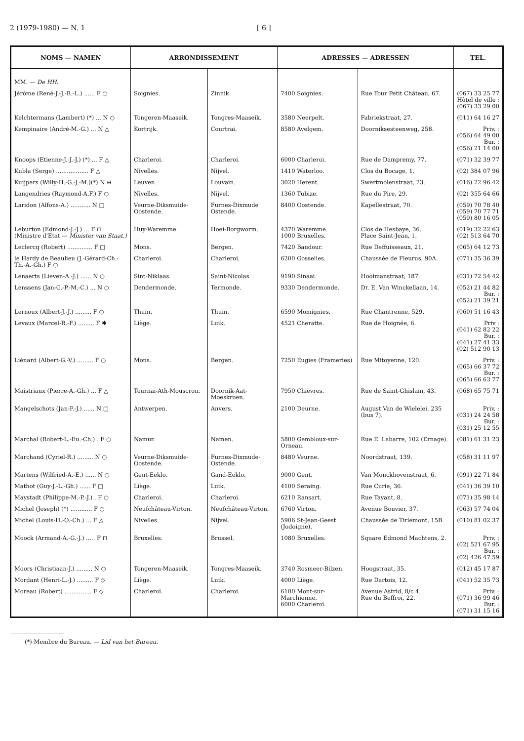2 (1979-1980) — N. 1 [ 6 ]
| NOMS — NAMEN | ARRONDISSEMENT | | ADRESSES — ADRESSEN | | TEL. |
| --- | --- | --- | --- | --- | --- |
| MM. — De HH. | | | | | |
| Jérôme (René-J.-J.-B.-L.) ...... F ○ | Soignies. | Zinnik. | 7400 Soignies. | Rue Tour Petit Château, 67. | (067) 33 25 77 Hôtel de ville : (067) 33 29 00 |
| Kelchtermans (Lambert) (*) ... N ○ | Tongeren-Maaseik. | Tongres-Maaseik. | 3580 Neerpelt. | Fabriekstraat, 27. | (011) 64 16 27 |
| Kempinaire (André-M.-G.) ... N △ | Kortrijk. | Courtrai. | 8580 Avelgem. | Doorniksesteenweg, 258. | Priv. : (056) 64 49 00 Bur. : (056) 21 14 00 |
| Knoops (Etienne-J.-J.-J.) (*) ... F △ | Charleroi. | Charleroi. | 6000 Charleroi. | Rue de Dampremy, 77. | (071) 32 39 77 |
| Kubla (Serge) .................. F △ | Nivelles. | Nijvel. | 1410 Waterloo. | Clos du Bocage, 1. | (02) 384 07 96 |
| Kuijpers (Willy-H.-G.-J.-M.)(*) N ⊖ | Leuven. | Louvain. | 3020 Herent. | Swertmolenstraat, 23. | (016) 22 96 42 |
| Langendries (Raymond-A.F.) F ○ | Nivelles. | Nijvel. | 1360 Tubize. | Rue du Pire, 29. | (02) 355 64 66 |
| Laridon (Alfons-A.) ........... N □ | Veurne-Diksmuide-Oostende. | Furnes-Dixmude Ostende. | 8400 Oostende. | Kapellestraat, 70. | (059) 70 78 40 (059) 70 77 71 (059) 80 16 05 |
| Leburton (Edmond-J.-J.) ... F ⊓ (Ministre d'Etat — Minister van Staat.) | Huy-Waremme. | Hoei-Borgworm. | 4370 Waremme. 1000 Bruxelles. | Clos de Hesbaye, 36. Place Saint-Jean, 1. | (019) 32 22 63 (02) 513 64 70 |
| Leclercq (Robert) .............. F □ | Mons. | Bergen. | 7420 Baudour. | Rue Deffuisseaux, 21. | (065) 64 12 73 |
| le Hardy de Beaulieu (J.-Gérard-Ch.-Th.-A.-Gh.) F ○ | Charleroi. | Charleroi. | 6200 Gosselies. | Chaussée de Fleurus, 90A. | (071) 35 36 39 |
| Lenaerts (Lieven-A.-J.) ...... N ○ | Sint-Niklaas. | Saint-Nicolas. | 9190 Sinaai. | Hooimanstraat, 187. | (031) 72 54 42 |
| Lenssens (Jan-G.-P.-M.-C.) ... N ○ | Dendermonde. | Termonde. | 9330 Dendermonde. | Dr. E. Van Winckellaan, 14. | (052) 21 44 82 Bur. : (052) 21 39 21 |
| Lernoux (Albert-J.-J.) ......... F ○ | Thuin. | Thuin. | 6590 Momignies. | Rue Chantrenne, 529. | (060) 51 16 43 |
| Levaux (Marcel-R.-F.) ......... F ✱ | Liège. | Luik. | 4521 Cheratte. | Rue de Hoignée, 6. | Priv : (041) 62 82 22 Bur. : (041) 27 41 33 (02) 512 90 13 |
| Liénard (Albert-G.-V.) ......... F ○ | Mons. | Bergen. | 7250 Eugies (Frameries) | Rue Mitoyenne, 120. | Priv. : (065) 66 37 72 Bur. : (065) 66 63 77 |
| Maistriaux (Pierre-A.-Gh.) ... F △ | Tournai-Ath-Mouscron. | Doornik-Aat-Moeskroen. | 7950 Chièvres. | Rue de Saint-Ghislain, 43. | (068) 65 75 71 |
| Mangelschots (Jan-P.-J.) ...... N □ | Antwerpen. | Anvers. | 2100 Deurne. | August Van de Wielelei, 235 (bus 7). | Priv. : (031) 24 24 58 Bur. : (031) 25 12 55 |
| Marchal (Robert-L.-Eu.-Ch.) . F ○ | Namur. | Namen. | 5800 Gembloux-sur-Orneau. | Rue E. Labarre, 102 (Ernage). | (081) 61 31 23 |
| Marchand (Cyriel-R.) ......... N ○ | Veurne-Diksmuide-Oostende. | Furnes-Dixmude-Ostende. | 8480 Veurne. | Noordstraat, 139. | (058) 31 11 97 |
| Martens (Wilfried-A.-E.) ...... N ○ | Gent-Eeklo. | Gand-Eeklo. | 9000 Gent. | Van Monckhovenstraat, 6. | (091) 22 71 84 |
| Mathot (Guy-J.-L.-Gh.) ...... F □ | Liège. | Luik. | 4100 Seraing. | Rue Curie, 36. | (041) 36 39 10 |
| Maystadt (Philippe-M.-P.-J.) . F ○ | Charleroi. | Charleroi. | 6210 Ransart. | Rue Tayant, 8. | (071) 35 98 14 |
| Michel (Joseph) (*) ............ F ○ | Neufchâteau-Virton. | Neufchâteau-Virton. | 6760 Virton. | Avenue Bouvier, 37. | (063) 57 74 04 |
| Michel (Louis-H.-O.-Ch.) ... F △ | Nivelles. | Nijvel. | 5906 St-Jean-Geest (Jodoigne). | Chaussée de Tirlemont, 15B | (010) 81 02 37 |
| Moock (Armand-A.-G.-J.) ..... F ⊓ | Bruxelles. | Brussel. | 1080 Bruxelles. | Square Edmond Machtens, 2. | Priv. : (02) 521 67 95 Bur. : (02) 426 47 59 |
| Moors (Christiaan-J.) ......... N ○ | Tongeren-Maaseik. | Tongres-Maaseik. | 3740 Rosmeer-Bilzen. | Hoogstraat, 35. | (012) 45 17 87 |
| Mordant (Henri-L.-J.) ......... F ◇ | Liège. | Luik. | 4000 Liège. | Rue Dartois, 12. | (041) 52 35 73 |
| Moreau (Robert) ............... F ◇ | Charleroi. | Charleroi. | 6100 Mont-sur-Marchienne. 6000 Charleroi. | Avenue Astrid, 8/c 4. Rue du Beffroi, 22. | Priv. : (071) 36 99 46 Bur. : (071) 31 15 16 |
(*) Membre du Bureau. — Lid van het Bureau.